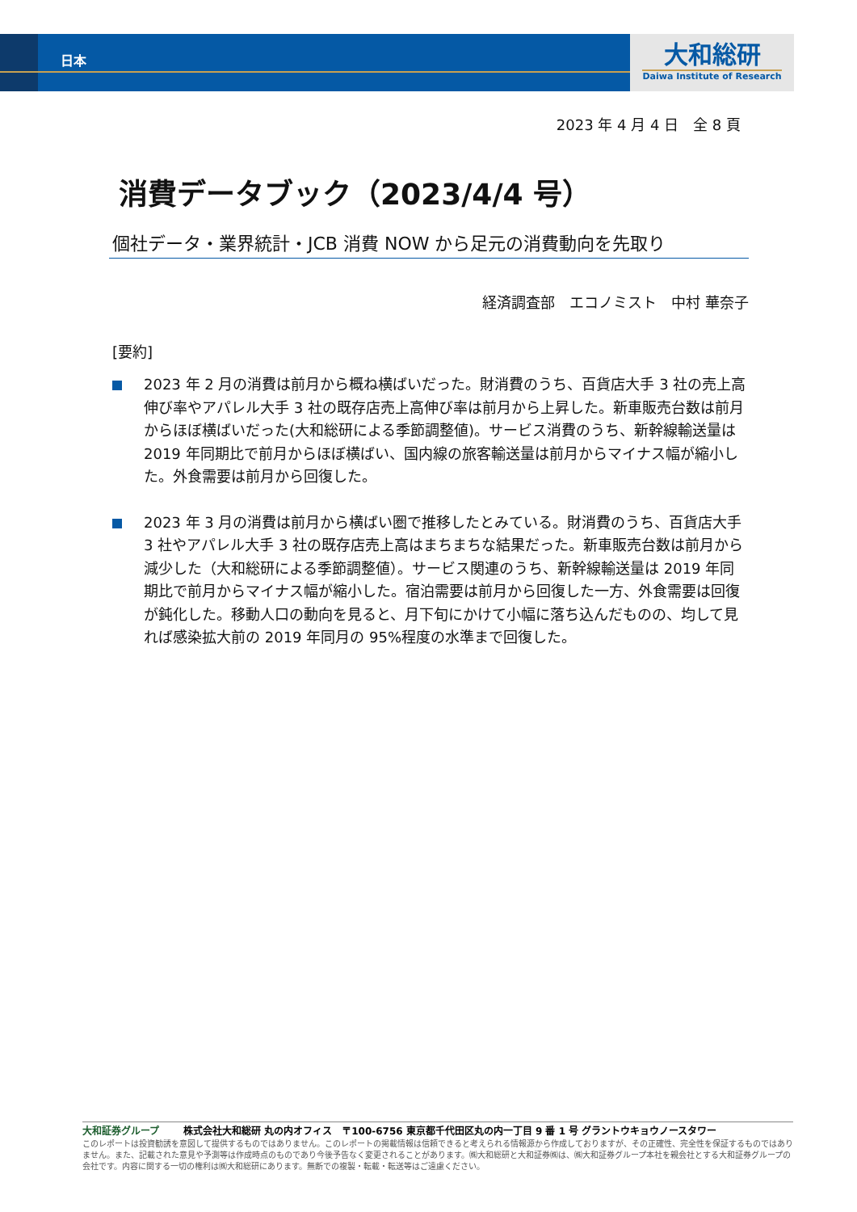日本
大和総研
Daiwa Institute of Research
2023 年 4 月 4 日　全 8 頁
消費データブック（2023/4/4 号）
個社データ・業界統計・JCB 消費 NOW から足元の消費動向を先取り
経済調査部　エコノミスト　中村 華奈子
[要約]
2023 年 2 月の消費は前月から概ね横ばいだった。財消費のうち、百貨店大手 3 社の売上高伸び率やアパレル大手 3 社の既存店売上高伸び率は前月から上昇した。新車販売台数は前月からほぼ横ばいだった(大和総研による季節調整値)。サービス消費のうち、新幹線輸送量は 2019 年同期比で前月からほぼ横ばい、国内線の旅客輸送量は前月からマイナス幅が縮小した。外食需要は前月から回復した。
2023 年 3 月の消費は前月から横ばい圏で推移したとみている。財消費のうち、百貨店大手 3 社やアパレル大手 3 社の既存店売上高はまちまちな結果だった。新車販売台数は前月から減少した（大和総研による季節調整値）。サービス関連のうち、新幹線輸送量は 2019 年同期比で前月からマイナス幅が縮小した。宿泊需要は前月から回復した一方、外食需要は回復が鈍化した。移動人口の動向を見ると、月下旬にかけて小幅に落ち込んだものの、均して見れば感染拡大前の 2019 年同月の 95%程度の水準まで回復した。
大和証券グループ 株式会社大和総研 丸の内オフィス　〒100-6756 東京都千代田区丸の内一丁目 9 番 1 号 グラントウキョウノースタワー
このレポートは投資勧誘を意図して提供するものではありません。このレポートの掲載情報は信頼できると考えられる情報源から作成しておりますが、その正確性、完全性を保証するものではありません。また、記載された意見や予測等は作成時点のものであり今後予告なく変更されることがあります。㈱大和総研と大和証券㈱は、㈱大和証券グループ本社を親会社とする大和証券グループの会社です。内容に関する一切の権利は㈱大和総研にあります。無断での複製・転載・転送等はご遠慮ください。